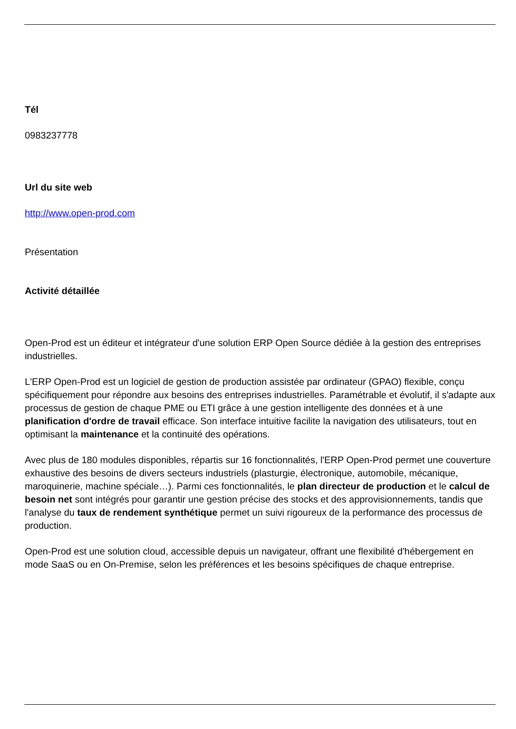Tél
0983237778
Url du site web
http://www.open-prod.com
Présentation
Activité détaillée
Open-Prod est un éditeur et intégrateur d'une solution ERP Open Source dédiée à la gestion des entreprises industrielles.
L'ERP Open-Prod est un logiciel de gestion de production assistée par ordinateur (GPAO) flexible, conçu spécifiquement pour répondre aux besoins des entreprises industrielles. Paramétrable et évolutif, il s'adapte aux processus de gestion de chaque PME ou ETI grâce à une gestion intelligente des données et à une planification d'ordre de travail efficace. Son interface intuitive facilite la navigation des utilisateurs, tout en optimisant la maintenance et la continuité des opérations.
Avec plus de 180 modules disponibles, répartis sur 16 fonctionnalités, l'ERP Open-Prod permet une couverture exhaustive des besoins de divers secteurs industriels (plasturgie, électronique, automobile, mécanique, maroquinerie, machine spéciale…). Parmi ces fonctionnalités, le plan directeur de production et le calcul de besoin net sont intégrés pour garantir une gestion précise des stocks et des approvisionnements, tandis que l'analyse du taux de rendement synthétique permet un suivi rigoureux de la performance des processus de production.
Open-Prod est une solution cloud, accessible depuis un navigateur, offrant une flexibilité d'hébergement en mode SaaS ou en On-Premise, selon les préférences et les besoins spécifiques de chaque entreprise.